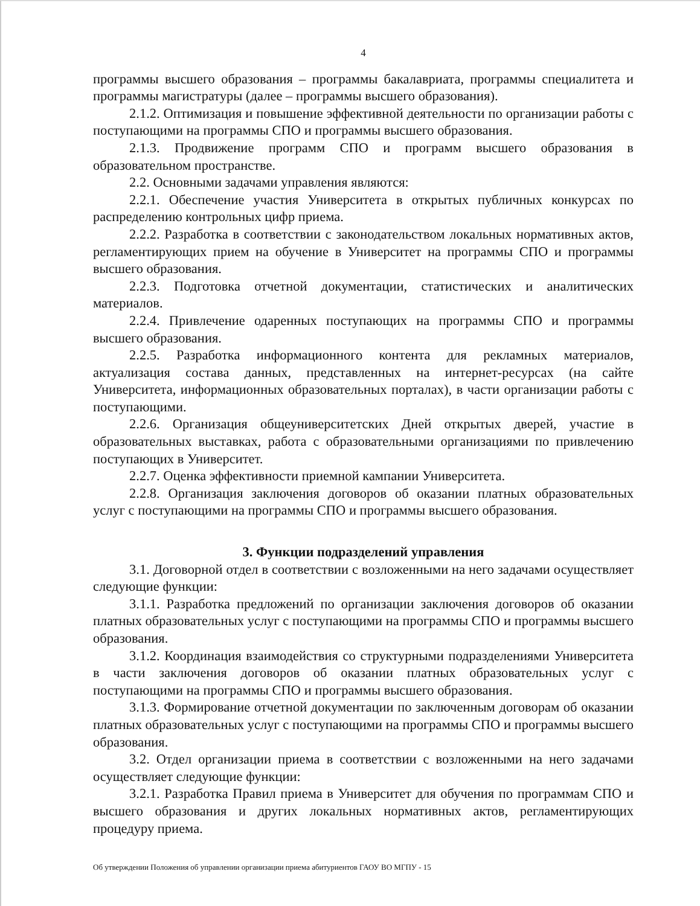4
программы высшего образования – программы бакалавриата, программы специалитета и программы магистратуры (далее – программы высшего образования).
2.1.2. Оптимизация и повышение эффективной деятельности по организации работы с поступающими на программы СПО и программы высшего образования.
2.1.3. Продвижение программ СПО и программ высшего образования в образовательном пространстве.
2.2. Основными задачами управления являются:
2.2.1. Обеспечение участия Университета в открытых публичных конкурсах по распределению контрольных цифр приема.
2.2.2. Разработка в соответствии с законодательством локальных нормативных актов, регламентирующих прием на обучение в Университет на программы СПО и программы высшего образования.
2.2.3. Подготовка отчетной документации, статистических и аналитических материалов.
2.2.4. Привлечение одаренных поступающих на программы СПО и программы высшего образования.
2.2.5. Разработка информационного контента для рекламных материалов, актуализация состава данных, представленных на интернет-ресурсах (на сайте Университета, информационных образовательных порталах), в части организации работы с поступающими.
2.2.6. Организация общеуниверситетских Дней открытых дверей, участие в образовательных выставках, работа с образовательными организациями по привлечению поступающих в Университет.
2.2.7. Оценка эффективности приемной кампании Университета.
2.2.8. Организация заключения договоров об оказании платных образовательных услуг с поступающими на программы СПО и программы высшего образования.
3. Функции подразделений управления
3.1. Договорной отдел в соответствии с возложенными на него задачами осуществляет следующие функции:
3.1.1. Разработка предложений по организации заключения договоров об оказании платных образовательных услуг с поступающими на программы СПО и программы высшего образования.
3.1.2. Координация взаимодействия со структурными подразделениями Университета в части заключения договоров об оказании платных образовательных услуг с поступающими на программы СПО и программы высшего образования.
3.1.3. Формирование отчетной документации по заключенным договорам об оказании платных образовательных услуг с поступающими на программы СПО и программы высшего образования.
3.2. Отдел организации приема в соответствии с возложенными на него задачами осуществляет следующие функции:
3.2.1. Разработка Правил приема в Университет для обучения по программам СПО и высшего образования и других локальных нормативных актов, регламентирующих процедуру приема.
Об утверждении Положения об управлении организации приема абитуриентов ГАОУ ВО МГПУ - 15